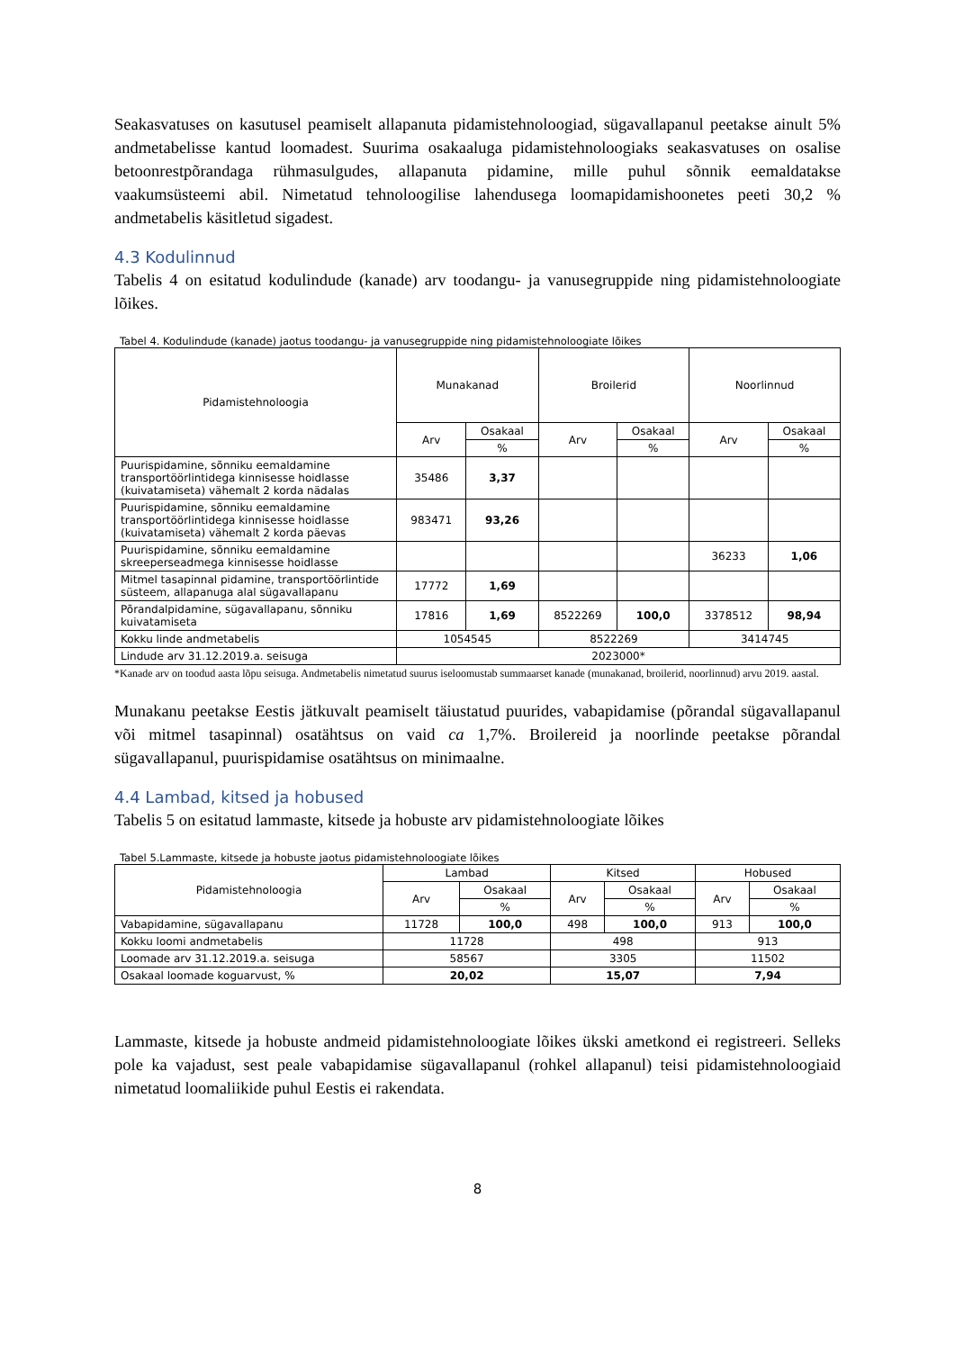Seakasvatuses on kasutusel peamiselt allapanuta pidamistehnoloogiad, sügavallapanul peetakse ainult 5% andmetabelisse kantud loomadest. Suurima osakaaluga pidamistehnoloogiaks seakasvatuses on osalise betoonrestpõrandaga rühmasulgudes, allapanuta pidamine, mille puhul sõnnik eemaldatakse vaakumsüsteemi abil. Nimetatud tehnoloogilise lahendusega loomapidamishoonetes peeti 30,2 % andmetabelis käsitletud sigadest.
4.3 Kodulinnud
Tabelis 4 on esitatud kodulindude (kanade) arv toodangu- ja vanusegruppide ning pidamistehnoloogiate lõikes.
Tabel 4. Kodulindude (kanade) jaotus toodangu- ja vanusegruppide ning pidamistehnoloogiate lõikes
| Pidamistehnoloogia | Munakanad | | Broilerid | | Noorlinnud | |
| --- | --- | --- | --- | --- | --- | --- |
| | Arv | Osakaal | Arv | Osakaal | Arv | Osakaal |
| | | % | | % | | % |
| Puurispidamine, sõnniku eemaldamine transportöörlintidega kinnisesse hoidlasse (kuivatamiseta) vähemalt 2 korda nädalas | 35486 | 3,37 | | | | |
| Puurispidamine, sõnniku eemaldamine transportöörlintidega kinnisesse hoidlasse (kuivatamiseta) vähemalt 2 korda päevas | 983471 | 93,26 | | | | |
| Puurispidamine, sõnniku eemaldamine skreeperseadmega kinnisesse hoidlasse | | | | | 36233 | 1,06 |
| Mitmel tasapinnal pidamine, transportöörlintide süsteem, allapanuga alal sügavallapanu | 17772 | 1,69 | | | | |
| Põrandalpidamine, sügavallapanu, sõnniku kuivatamiseta | 17816 | 1,69 | 8522269 | 100,0 | 3378512 | 98,94 |
| Kokku linde andmetabelis | 1054545 | | 8522269 | | 3414745 | |
| Lindude arv 31.12.2019.a. seisuga | 2023000* | | | | | |
*Kanade arv on toodud aasta lõpu seisuga. Andmetabelis nimetatud suurus iseloomustab summaarset kanade (munakanad, broilerid, noorlinnud) arvu 2019. aastal.
Munakanu peetakse Eestis jätkuvalt peamiselt täiustatud puurides, vabapidamise (põrandal sügavallapanul või mitmel tasapinnal) osatähtsus on vaid ca 1,7%. Broilereid ja noorlinde peetakse põrandal sügavallapanul, puurispidamise osatähtsus on minimaalne.
4.4 Lambad, kitsed ja hobused
Tabelis 5 on esitatud lammaste, kitsede ja hobuste arv pidamistehnoloogiate lõikes
Tabel 5.Lammaste, kitsede ja hobuste jaotus pidamistehnoloogiate lõikes
| Pidamistehnoloogia | Lambad | | Kitsed | | Hobused | |
| --- | --- | --- | --- | --- | --- | --- |
| | Arv | Osakaal | Arv | Osakaal | Arv | Osakaal |
| | | % | | % | | % |
| Vabapidamine, sügavallapanu | 11728 | 100,0 | 498 | 100,0 | 913 | 100,0 |
| Kokku loomi andmetabelis | 11728 | | 498 | | 913 | |
| Loomade arv 31.12.2019.a. seisuga | 58567 | | 3305 | | 11502 | |
| Osakaal loomade koguarvust, % | 20,02 | | 15,07 | | 7,94 | |
Lammaste, kitsede ja hobuste andmeid pidamistehnoloogiate lõikes ükski ametkond ei registreeri. Selleks pole ka vajadust, sest peale vabapidamise sügavallapanul (rohkel allapanul) teisi pidamistehnoloogiaid nimetatud loomaliikide puhul Eestis ei rakendata.
8